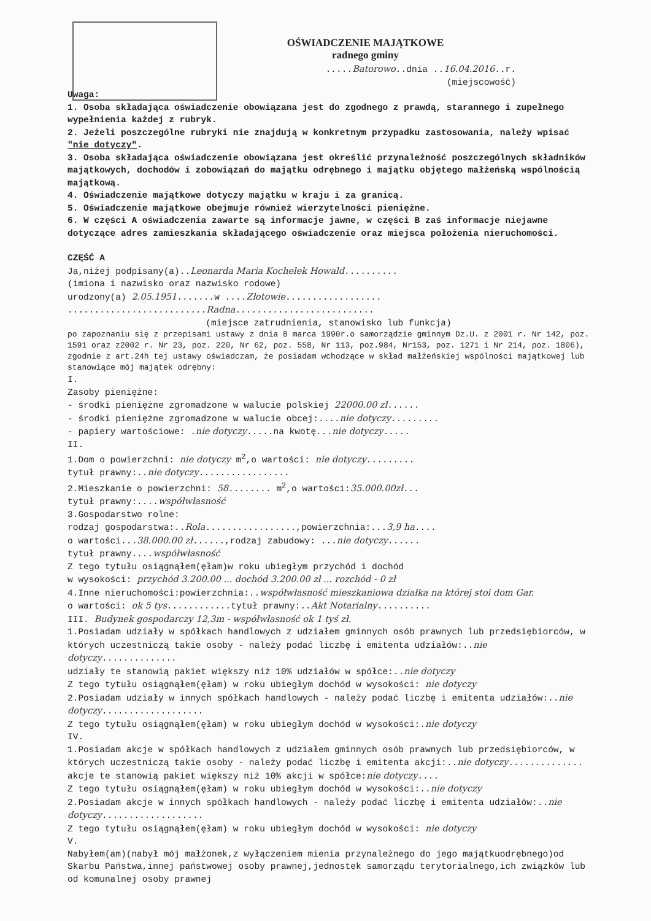OŚWIADCZENIE MAJĄTKOWE
radnego gminy
.....Batorowo..dnia ..16.04.2016..r.
(miejscowość)
Uwaga:
1. Osoba składająca oświadczenie obowiązana jest do zgodnego z prawdą, starannego i zupełnego wypełnienia każdej z rubryk.
2. Jeżeli poszczególne rubryki nie znajdują w konkretnym przypadku zastosowania, należy wpisać "nie dotyczy".
3. Osoba składająca oświadczenie obowiązana jest określić przynależność poszczególnych składników majątkowych, dochodów i zobowiązań do majątku odrębnego i majątku objętego małżeńską wspólnością majątkową.
4. Oświadczenie majątkowe dotyczy majątku w kraju i za granicą.
5. Oświadczenie majątkowe obejmuje również wierzytelności pieniężne.
6. W części A oświadczenia zawarte są informacje jawne, w części B zaś informacje niejawne dotyczące adres zamieszkania składającego oświadczenie oraz miejsca położenia nieruchomości.
CZĘŚĆ A
Ja,niżej podpisany(a)..Leonarda Maria Kochelek Howald..........
(imiona i nazwisko oraz nazwisko rodowe)
urodzony(a) 2.05.1951.......w ....Złotowie..................
..........................Radna..........................
(miejsce zatrudnienia, stanowisko lub funkcja)
po zapoznaniu się z przepisami ustawy z dnia 8 marca 1990r.o samorządzie gminnym Dz.U. z 2001 r. Nr 142, poz. 1591 oraz z2002 r. Nr 23, poz. 220, Nr 62, poz. 558, Nr 113, poz.984, Nr153, poz. 1271 i Nr 214, poz. 1806), zgodnie z art.24h tej ustawy oświadczam, że posiadam wchodzące w skład małżeńskiej wspólności majątkowej lub stanowiące mój majątek odrębny:
I.
Zasoby pieniężne:
- środki pieniężne zgromadzone w walucie polskiej 22000.00 zł......
- środki pieniężne zgromadzone w walucie obcej:....nie dotyczy.........
- papiery wartościowe: .nie dotyczy.....na kwotę...nie dotyczy.....
II.
1.Dom o powierzchni: nie dotyczy m<sup>2</sup>,o wartości: nie dotyczy.........
tytuł prawny:..nie dotyczy.................
2.Mieszkanie o powierzchni: 58........ m<sup>2</sup>,o wartości:35.000.00zł...
tytuł prawny:....współwłasność
3.Gospodarstwo rolne:
rodzaj gospodarstwa:..Rola.................,powierzchnia:...3,9 ha....
o wartości...38.000.00 zł......,rodzaj zabudowy: ...nie dotyczy......
tytuł prawny....współwłasność
Z tego tytułu osiągnąłem(ęłam)w roku ubiegłym przychód i dochód
w wysokości: przychód 3.200.00 ... dochód 3.200.00 zł ... rozchód - 0 zł
4.Inne nieruchomości:powierzchnia:..współwłasność mieszkaniowa działka na której stoi dom Gar.
o wartości: ok 5 tys............tytuł prawny:..Akt Notarialny..........
III. Budynek gospodarczy 12,3m - współwłasność ok 1 tyś zł.
1.Posiadam udziały w spółkach handlowych z udziałem gminnych osób prawnych lub przedsiębiorców, w których uczestniczą takie osoby - należy podać liczbę i emitenta udziałów:..nie dotyczy..............
udziały te stanowią pakiet większy niż 10% udziałów w spółce:..nie dotyczy
Z tego tytułu osiągnąłem(ęłam) w roku ubiegłym dochód w wysokości: nie dotyczy
2.Posiadam udziały w innych spółkach handlowych - należy podać liczbę i emitenta udziałów:..nie dotyczy...................
Z tego tytułu osiągnąłem(ęłam) w roku ubiegłym dochód w wysokości:.nie dotyczy
IV.
1.Posiadam akcje w spółkach handlowych z udziałem gminnych osób prawnych lub przedsiębiorców, w których uczestniczą takie osoby - należy podać liczbę i emitenta akcji:..nie dotyczy..............
akcje te stanowią pakiet większy niż 10% akcji w spółce:nie dotyczy....
Z tego tytułu osiągnąłem(ęłam) w roku ubiegłym dochód w wysokości:..nie dotyczy
2.Posiadam akcje w innych spółkach handlowych - należy podać liczbę i emitenta udziałów:..nie dotyczy...................
Z tego tytułu osiągnąłem(ęłam) w roku ubiegłym dochód w wysokości: nie dotyczy
V.
Nabyłem(am)(nabył mój małżonek,z wyłączeniem mienia przynależnego do jego majątkuodrębnego)od Skarbu Państwa,innej państwowej osoby prawnej,jednostek samorządu terytorialnego,ich związków lub od komunalnej osoby prawnej